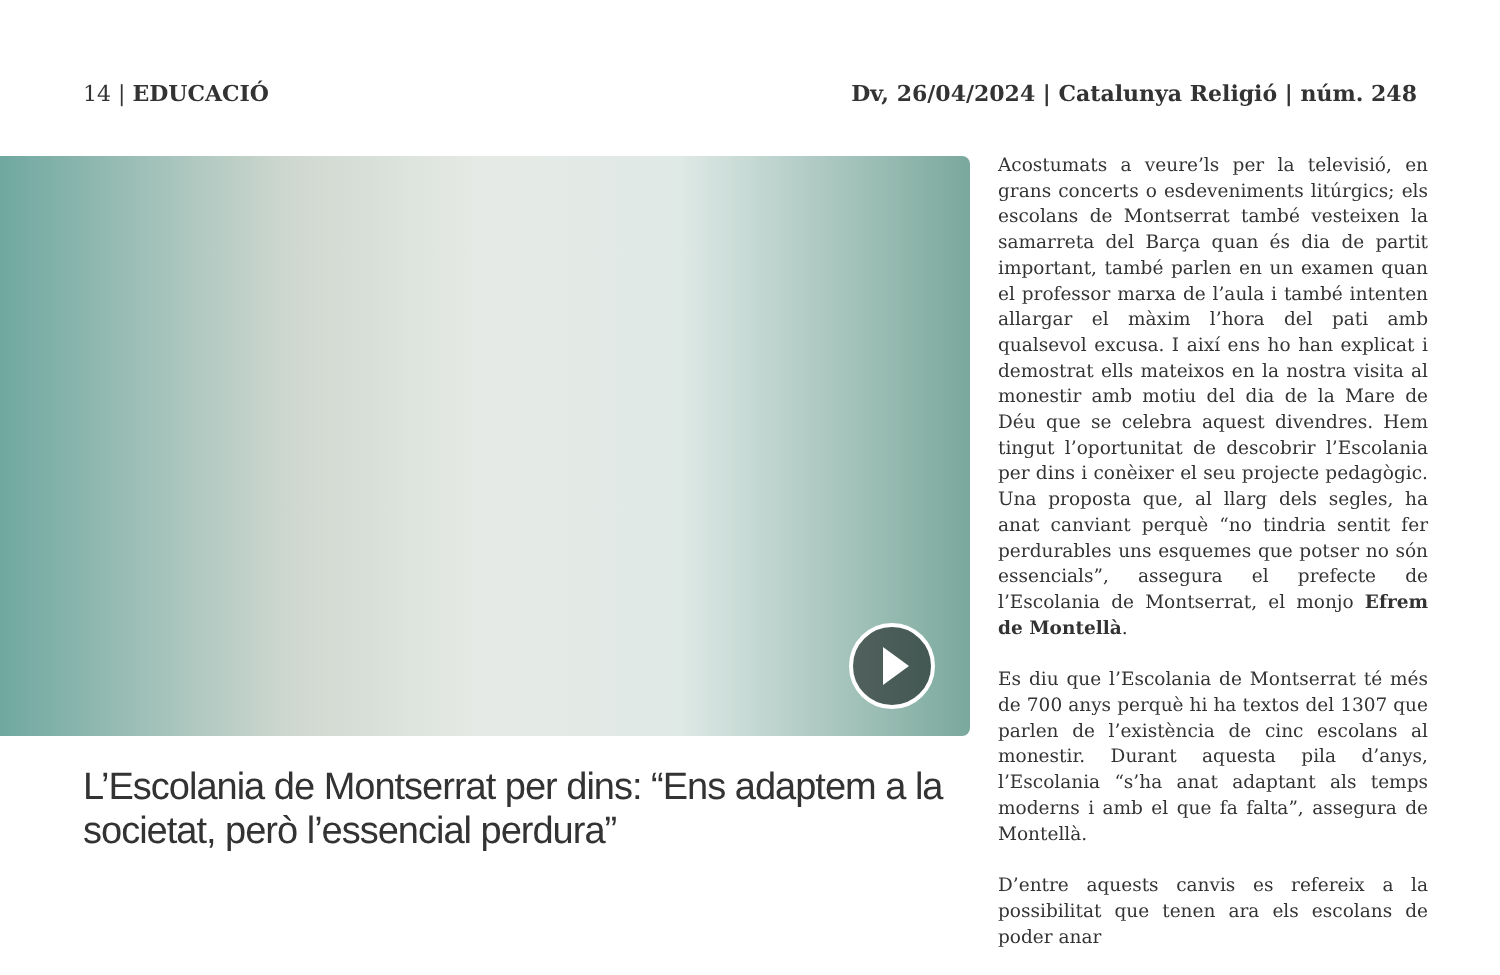14 | EDUCACIÓ Dv, 26/04/2024 | Catalunya Religió | núm. 248
L’Escolania de Montserrat per dins: “Ens adaptem a la societat, però l’essencial perdura”
Acostumats a veure’ls per la televisió, en grans concerts o esdeveniments litúrgics; els escolans de Montserrat també vesteixen la samarreta del Barça quan és dia de partit important, també parlen en un examen quan el professor marxa de l’aula i també intenten allargar el màxim l’hora del pati amb qualsevol excusa. I així ens ho han explicat i demostrat ells mateixos en la nostra visita al monestir amb motiu del dia de la Mare de Déu que se celebra aquest divendres. Hem tingut l’oportunitat de descobrir l’Escolania per dins i conèixer el seu projecte pedagògic. Una proposta que, al llarg dels segles, ha anat canviant perquè “no tindria sentit fer perdurables uns esquemes que potser no són essencials”, assegura el prefecte de l’Escolania de Montserrat, el monjo Efrem de Montellà.
Es diu que l’Escolania de Montserrat té més de 700 anys perquè hi ha textos del 1307 que parlen de l’existència de cinc escolans al monestir. Durant aquesta pila d’anys, l’Escolania “s’ha anat adaptant als temps moderns i amb el que fa falta”, assegura de Montellà.
D’entre aquests canvis es refereix a la possibilitat que tenen ara els escolans de poder anar